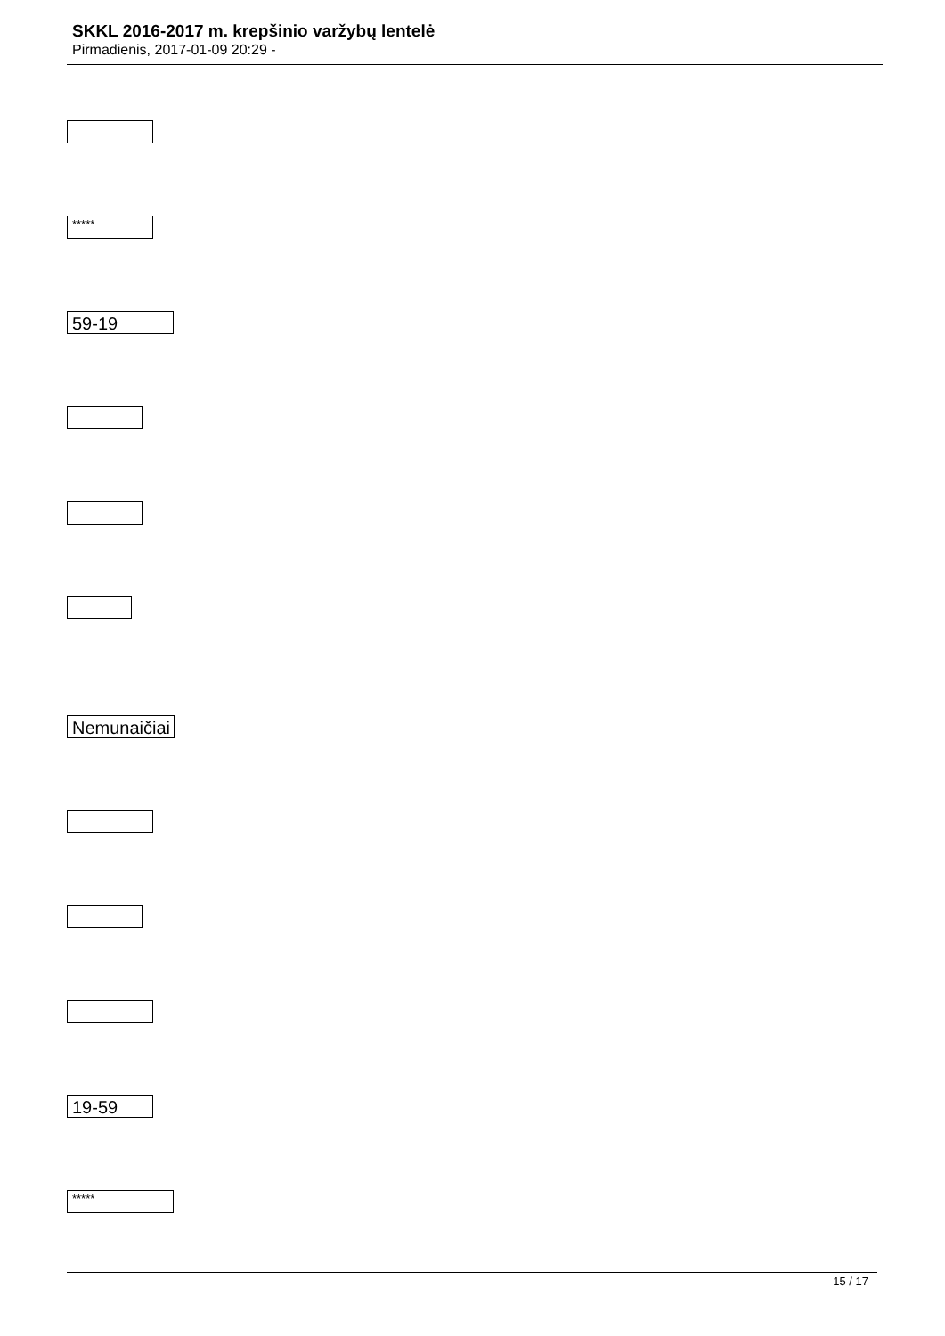SKKL 2016-2017 m. krepšinio varžybų lentelė
Pirmadienis, 2017-01-09 20:29 -
*****
59-19
Nemunaičiai
19-59
*****
15 / 17